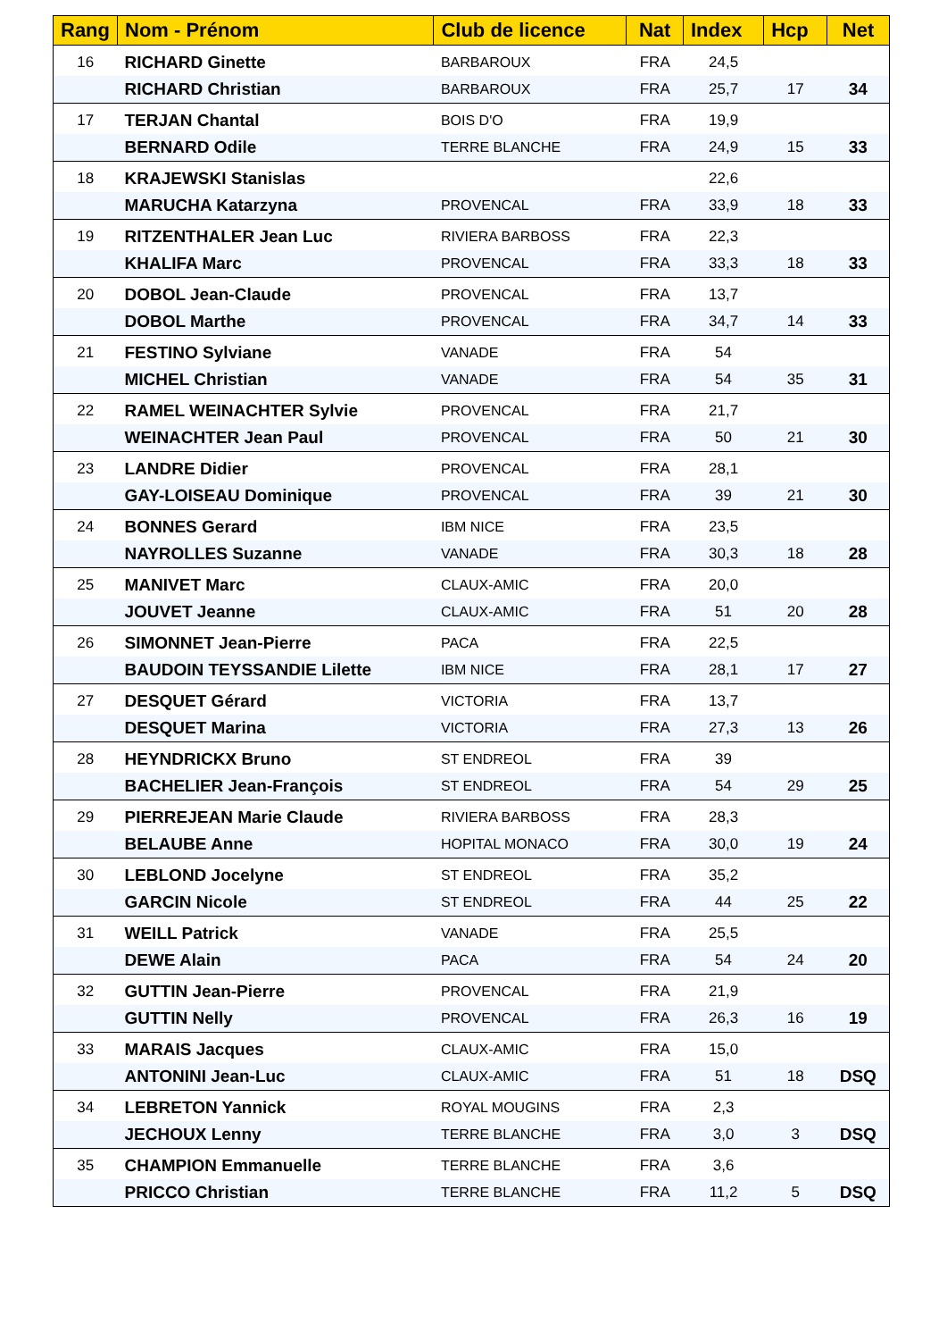| Rang | Nom - Prénom | Club de licence | Nat | Index | Hcp | Net |
| --- | --- | --- | --- | --- | --- | --- |
| 16 | RICHARD Ginette | BARBAROUX | FRA | 24,5 | | |
| | RICHARD Christian | BARBAROUX | FRA | 25,7 | 17 | 34 |
| 17 | TERJAN Chantal | BOIS D'O | FRA | 19,9 | | |
| | BERNARD Odile | TERRE BLANCHE | FRA | 24,9 | 15 | 33 |
| 18 | KRAJEWSKI Stanislas | | | 22,6 | | |
| | MARUCHA Katarzyna | PROVENCAL | FRA | 33,9 | 18 | 33 |
| 19 | RITZENTHALER Jean Luc | RIVIERA BARBOSS | FRA | 22,3 | | |
| | KHALIFA Marc | PROVENCAL | FRA | 33,3 | 18 | 33 |
| 20 | DOBOL Jean-Claude | PROVENCAL | FRA | 13,7 | | |
| | DOBOL Marthe | PROVENCAL | FRA | 34,7 | 14 | 33 |
| 21 | FESTINO Sylviane | VANADE | FRA | 54 | | |
| | MICHEL Christian | VANADE | FRA | 54 | 35 | 31 |
| 22 | RAMEL WEINACHTER Sylvie | PROVENCAL | FRA | 21,7 | | |
| | WEINACHTER Jean Paul | PROVENCAL | FRA | 50 | 21 | 30 |
| 23 | LANDRE Didier | PROVENCAL | FRA | 28,1 | | |
| | GAY-LOISEAU Dominique | PROVENCAL | FRA | 39 | 21 | 30 |
| 24 | BONNES Gerard | IBM NICE | FRA | 23,5 | | |
| | NAYROLLES Suzanne | VANADE | FRA | 30,3 | 18 | 28 |
| 25 | MANIVET Marc | CLAUX-AMIC | FRA | 20,0 | | |
| | JOUVET Jeanne | CLAUX-AMIC | FRA | 51 | 20 | 28 |
| 26 | SIMONNET Jean-Pierre | PACA | FRA | 22,5 | | |
| | BAUDOIN TEYSSANDIE Lilette | IBM NICE | FRA | 28,1 | 17 | 27 |
| 27 | DESQUET Gérard | VICTORIA | FRA | 13,7 | | |
| | DESQUET Marina | VICTORIA | FRA | 27,3 | 13 | 26 |
| 28 | HEYNDRICKX Bruno | ST ENDREOL | FRA | 39 | | |
| | BACHELIER Jean-François | ST ENDREOL | FRA | 54 | 29 | 25 |
| 29 | PIERREJEAN Marie Claude | RIVIERA BARBOSS | FRA | 28,3 | | |
| | BELAUBE Anne | HOPITAL MONACO | FRA | 30,0 | 19 | 24 |
| 30 | LEBLOND Jocelyne | ST ENDREOL | FRA | 35,2 | | |
| | GARCIN Nicole | ST ENDREOL | FRA | 44 | 25 | 22 |
| 31 | WEILL Patrick | VANADE | FRA | 25,5 | | |
| | DEWE Alain | PACA | FRA | 54 | 24 | 20 |
| 32 | GUTTIN Jean-Pierre | PROVENCAL | FRA | 21,9 | | |
| | GUTTIN Nelly | PROVENCAL | FRA | 26,3 | 16 | 19 |
| 33 | MARAIS Jacques | CLAUX-AMIC | FRA | 15,0 | | |
| | ANTONINI Jean-Luc | CLAUX-AMIC | FRA | 51 | 18 | DSQ |
| 34 | LEBRETON Yannick | ROYAL MOUGINS | FRA | 2,3 | | |
| | JECHOUX Lenny | TERRE BLANCHE | FRA | 3,0 | 3 | DSQ |
| 35 | CHAMPION Emmanuelle | TERRE BLANCHE | FRA | 3,6 | | |
| | PRICCO Christian | TERRE BLANCHE | FRA | 11,2 | 5 | DSQ |